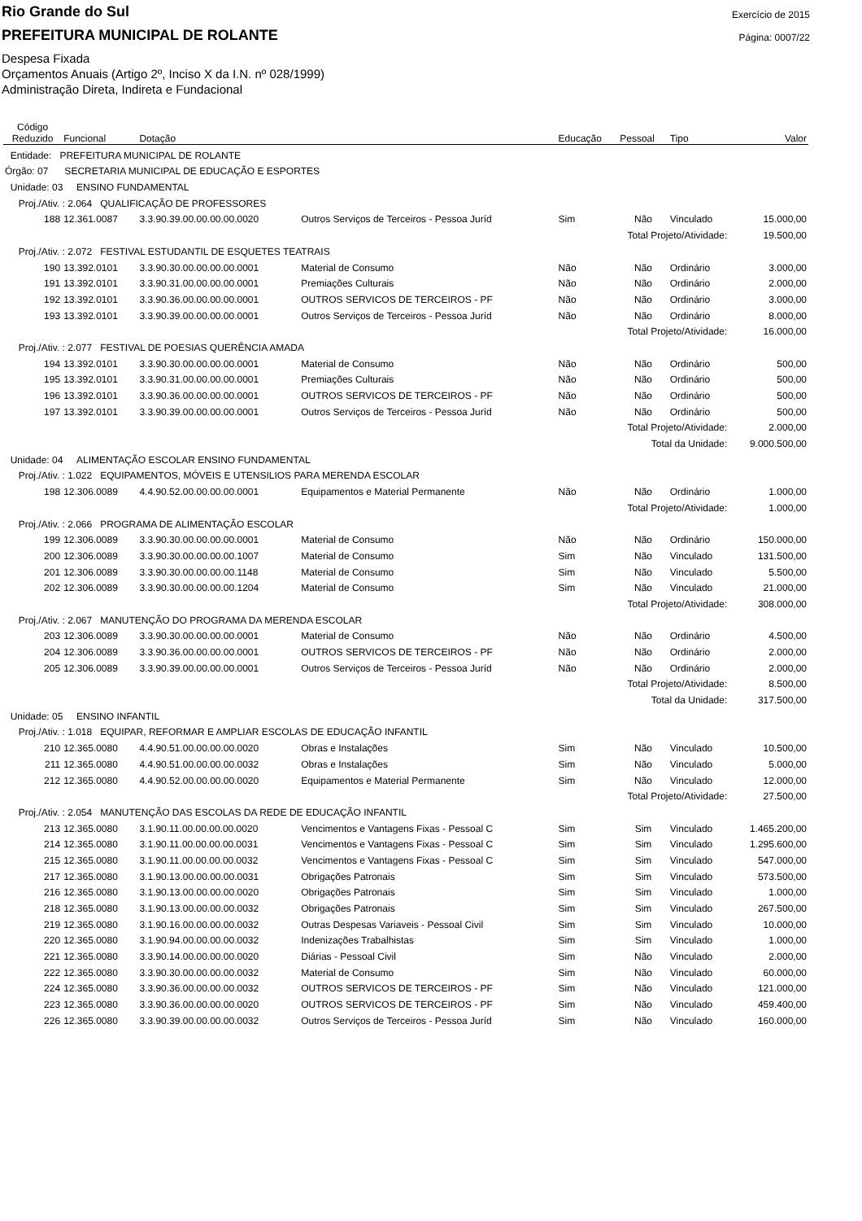Rio Grande do Sul
PREFEITURA MUNICIPAL DE ROLANTE
Despesa Fixada
Orçamentos Anuais (Artigo 2º, Inciso X da I.N. nº 028/1999)
Administração Direta, Indireta e Fundacional
Exercício de 2015
Página: 0007/22
| Código Reduzido | Funcional | Dotação | | Educação | Pessoal | Tipo | Valor |
| --- | --- | --- | --- | --- | --- | --- | --- |
| Entidade: PREFEITURA MUNICIPAL DE ROLANTE | | | | | | | |
| Órgão: 07 SECRETARIA MUNICIPAL DE EDUCAÇÃO E ESPORTES | | | | | | | |
| Unidade: 03 ENSINO FUNDAMENTAL | | | | | | | |
| Proj./Ativ. : 2.064 QUALIFICAÇÃO DE PROFESSORES | | | | | | | |
| 188 | 12.361.0087 | 3.3.90.39.00.00.00.00.0020 | Outros Serviços de Terceiros - Pessoa Juríd | Sim | Não | Vinculado | 15.000,00 |
| Total Projeto/Atividade: | | | | | | | 19.500,00 |
| Proj./Ativ. : 2.072 FESTIVAL ESTUDANTIL DE ESQUETES TEATRAIS | | | | | | | |
| 190 | 13.392.0101 | 3.3.90.30.00.00.00.00.0001 | Material de Consumo | Não | Não | Ordinário | 3.000,00 |
| 191 | 13.392.0101 | 3.3.90.31.00.00.00.00.0001 | Premiações Culturais | Não | Não | Ordinário | 2.000,00 |
| 192 | 13.392.0101 | 3.3.90.36.00.00.00.00.0001 | OUTROS SERVICOS DE TERCEIROS - PF | Não | Não | Ordinário | 3.000,00 |
| 193 | 13.392.0101 | 3.3.90.39.00.00.00.00.0001 | Outros Serviços de Terceiros - Pessoa Juríd | Não | Não | Ordinário | 8.000,00 |
| Total Projeto/Atividade: | | | | | | | 16.000,00 |
| Proj./Ativ. : 2.077 FESTIVAL DE POESIAS QUERÊNCIA AMADA | | | | | | | |
| 194 | 13.392.0101 | 3.3.90.30.00.00.00.00.0001 | Material de Consumo | Não | Não | Ordinário | 500,00 |
| 195 | 13.392.0101 | 3.3.90.31.00.00.00.00.0001 | Premiações Culturais | Não | Não | Ordinário | 500,00 |
| 196 | 13.392.0101 | 3.3.90.36.00.00.00.00.0001 | OUTROS SERVICOS DE TERCEIROS - PF | Não | Não | Ordinário | 500,00 |
| 197 | 13.392.0101 | 3.3.90.39.00.00.00.00.0001 | Outros Serviços de Terceiros - Pessoa Juríd | Não | Não | Ordinário | 500,00 |
| Total Projeto/Atividade: | | | | | | | 2.000,00 |
| Total da Unidade: | | | | | | | 9.000.500,00 |
| Unidade: 04 ALIMENTAÇÃO ESCOLAR ENSINO FUNDAMENTAL | | | | | | | |
| Proj./Ativ. : 1.022 EQUIPAMENTOS, MÓVEIS E UTENSILIOS PARA MERENDA ESCOLAR | | | | | | | |
| 198 | 12.306.0089 | 4.4.90.52.00.00.00.00.0001 | Equipamentos e Material Permanente | Não | Não | Ordinário | 1.000,00 |
| Total Projeto/Atividade: | | | | | | | 1.000,00 |
| Proj./Ativ. : 2.066 PROGRAMA DE ALIMENTAÇÃO ESCOLAR | | | | | | | |
| 199 | 12.306.0089 | 3.3.90.30.00.00.00.00.0001 | Material de Consumo | Não | Não | Ordinário | 150.000,00 |
| 200 | 12.306.0089 | 3.3.90.30.00.00.00.00.1007 | Material de Consumo | Sim | Não | Vinculado | 131.500,00 |
| 201 | 12.306.0089 | 3.3.90.30.00.00.00.00.1148 | Material de Consumo | Sim | Não | Vinculado | 5.500,00 |
| 202 | 12.306.0089 | 3.3.90.30.00.00.00.00.1204 | Material de Consumo | Sim | Não | Vinculado | 21.000,00 |
| Total Projeto/Atividade: | | | | | | | 308.000,00 |
| Proj./Ativ. : 2.067 MANUTENÇÃO DO PROGRAMA DA MERENDA ESCOLAR | | | | | | | |
| 203 | 12.306.0089 | 3.3.90.30.00.00.00.00.0001 | Material de Consumo | Não | Não | Ordinário | 4.500,00 |
| 204 | 12.306.0089 | 3.3.90.36.00.00.00.00.0001 | OUTROS SERVICOS DE TERCEIROS - PF | Não | Não | Ordinário | 2.000,00 |
| 205 | 12.306.0089 | 3.3.90.39.00.00.00.00.0001 | Outros Serviços de Terceiros - Pessoa Juríd | Não | Não | Ordinário | 2.000,00 |
| Total Projeto/Atividade: | | | | | | | 8.500,00 |
| Total da Unidade: | | | | | | | 317.500,00 |
| Unidade: 05 ENSINO INFANTIL | | | | | | | |
| Proj./Ativ. : 1.018 EQUIPAR, REFORMAR E AMPLIAR ESCOLAS DE EDUCAÇÃO INFANTIL | | | | | | | |
| 210 | 12.365.0080 | 4.4.90.51.00.00.00.00.0020 | Obras e Instalações | Sim | Não | Vinculado | 10.500,00 |
| 211 | 12.365.0080 | 4.4.90.51.00.00.00.00.0032 | Obras e Instalações | Sim | Não | Vinculado | 5.000,00 |
| 212 | 12.365.0080 | 4.4.90.52.00.00.00.00.0020 | Equipamentos e Material Permanente | Sim | Não | Vinculado | 12.000,00 |
| Total Projeto/Atividade: | | | | | | | 27.500,00 |
| Proj./Ativ. : 2.054 MANUTENÇÃO DAS ESCOLAS DA REDE DE EDUCAÇÃO INFANTIL | | | | | | | |
| 213 | 12.365.0080 | 3.1.90.11.00.00.00.00.0020 | Vencimentos e Vantagens Fixas - Pessoal C | Sim | Sim | Vinculado | 1.465.200,00 |
| 214 | 12.365.0080 | 3.1.90.11.00.00.00.00.0031 | Vencimentos e Vantagens Fixas - Pessoal C | Sim | Sim | Vinculado | 1.295.600,00 |
| 215 | 12.365.0080 | 3.1.90.11.00.00.00.00.0032 | Vencimentos e Vantagens Fixas - Pessoal C | Sim | Sim | Vinculado | 547.000,00 |
| 217 | 12.365.0080 | 3.1.90.13.00.00.00.00.0031 | Obrigações Patronais | Sim | Sim | Vinculado | 573.500,00 |
| 216 | 12.365.0080 | 3.1.90.13.00.00.00.00.0020 | Obrigações Patronais | Sim | Sim | Vinculado | 1.000,00 |
| 218 | 12.365.0080 | 3.1.90.13.00.00.00.00.0032 | Obrigações Patronais | Sim | Sim | Vinculado | 267.500,00 |
| 219 | 12.365.0080 | 3.1.90.16.00.00.00.00.0032 | Outras Despesas Variaveis - Pessoal Civil | Sim | Sim | Vinculado | 10.000,00 |
| 220 | 12.365.0080 | 3.1.90.94.00.00.00.00.0032 | Indenizações Trabalhistas | Sim | Sim | Vinculado | 1.000,00 |
| 221 | 12.365.0080 | 3.3.90.14.00.00.00.00.0020 | Diárias - Pessoal Civil | Sim | Não | Vinculado | 2.000,00 |
| 222 | 12.365.0080 | 3.3.90.30.00.00.00.00.0032 | Material de Consumo | Sim | Não | Vinculado | 60.000,00 |
| 224 | 12.365.0080 | 3.3.90.36.00.00.00.00.0032 | OUTROS SERVICOS DE TERCEIROS - PF | Sim | Não | Vinculado | 121.000,00 |
| 223 | 12.365.0080 | 3.3.90.36.00.00.00.00.0020 | OUTROS SERVICOS DE TERCEIROS - PF | Sim | Não | Vinculado | 459.400,00 |
| 226 | 12.365.0080 | 3.3.90.39.00.00.00.00.0032 | Outros Serviços de Terceiros - Pessoa Juríd | Sim | Não | Vinculado | 160.000,00 |